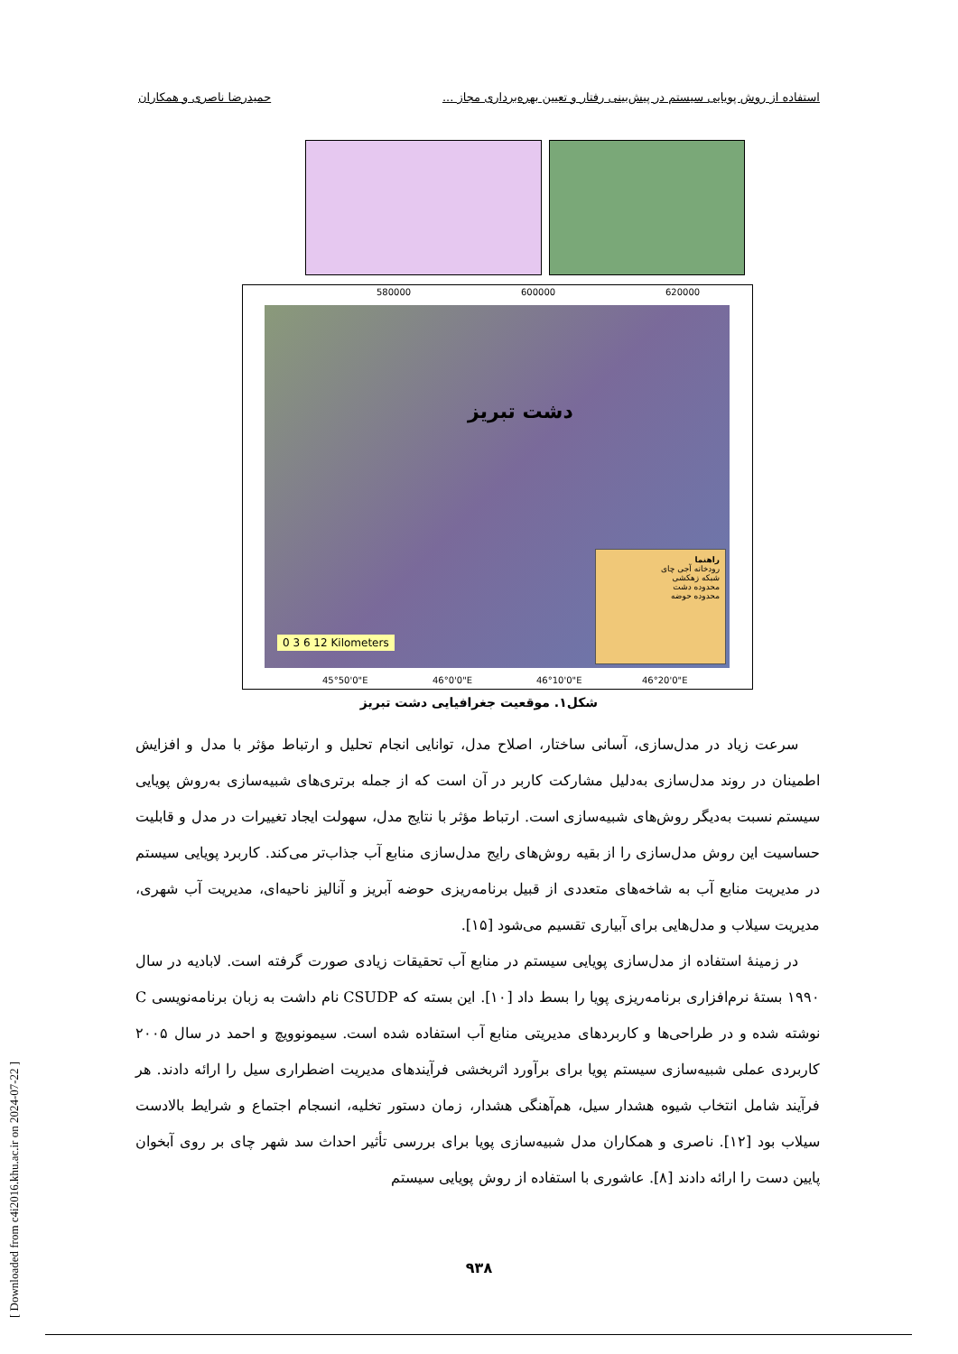استفاده از روش پویایی سیستم در پیش‌بینی رفتار و تعیین بهره‌برداری مجاز ... حمیدرضا ناصری و همکاران
580000 600000 620000
دشت تبریز
0 3 6 12 Kilometers
راهنما
رودخانه آجی چای
شبکه زهکشی
محدوده دشت
محدوده حوضه
45°50'0"E 46°0'0"E 46°10'0"E 46°20'0"E
شکل۱. موقعیت جغرافیایی دشت تبریز
سرعت زیاد در مدل‌سازی، آسانی ساختار، اصلاح مدل، توانایی انجام تحلیل و ارتباط مؤثر با مدل و افزایش اطمینان در روند مدل‌سازی به‌دلیل مشارکت کاربر در آن است که از جمله برتری‌های شبیه‌سازی به‌روش پویایی سیستم نسبت به‌دیگر روش‌های شبیه‌سازی است. ارتباط مؤثر با نتایج مدل، سهولت ایجاد تغییرات در مدل و قابلیت حساسیت این روش مدل‌سازی را از بقیه روش‌های رایج مدل‌سازی منابع آب جذاب‌تر می‌کند. کاربرد پویایی سیستم در مدیریت منابع آب به شاخه‌های متعددی از قبیل برنامه‌ریزی حوضه آبریز و آنالیز ناحیه‌ای، مدیریت آب شهری، مدیریت سیلاب و مدل‌هایی برای آبیاری تقسیم می‌شود [۱۵].
در زمینهٔ استفاده از مدل‌سازی پویایی سیستم در منابع آب تحقیقات زیادی صورت گرفته است. لابادیه در سال ۱۹۹۰ بستهٔ نرم‌افزاری برنامه‌ریزی پویا را بسط داد [۱۰]. این بسته که CSUDP نام داشت به زبان برنامه‌نویسی C نوشته شده و در طراحی‌ها و کاربردهای مدیریتی منابع آب استفاده شده است. سیمونوویچ و احمد در سال ۲۰۰۵ کاربردی عملی شبیه‌سازی سیستم پویا برای برآورد اثربخشی فرآیندهای مدیریت اضطراری سیل را ارائه دادند. هر فرآیند شامل انتخاب شیوه هشدار سیل، هم‌آهنگی هشدار، زمان دستور تخلیه، انسجام اجتماع و شرایط بالادست سیلاب بود [۱۲]. ناصری و همکاران مدل شبیه‌سازی پویا برای بررسی تأثیر احداث سد شهر چای بر روی آبخوان پایین دست را ارائه دادند [۸]. عاشوری با استفاده از روش پویایی سیستم
[ Downloaded from c4i2016.khu.ac.ir on 2024-07-22 ]
۹۳۸